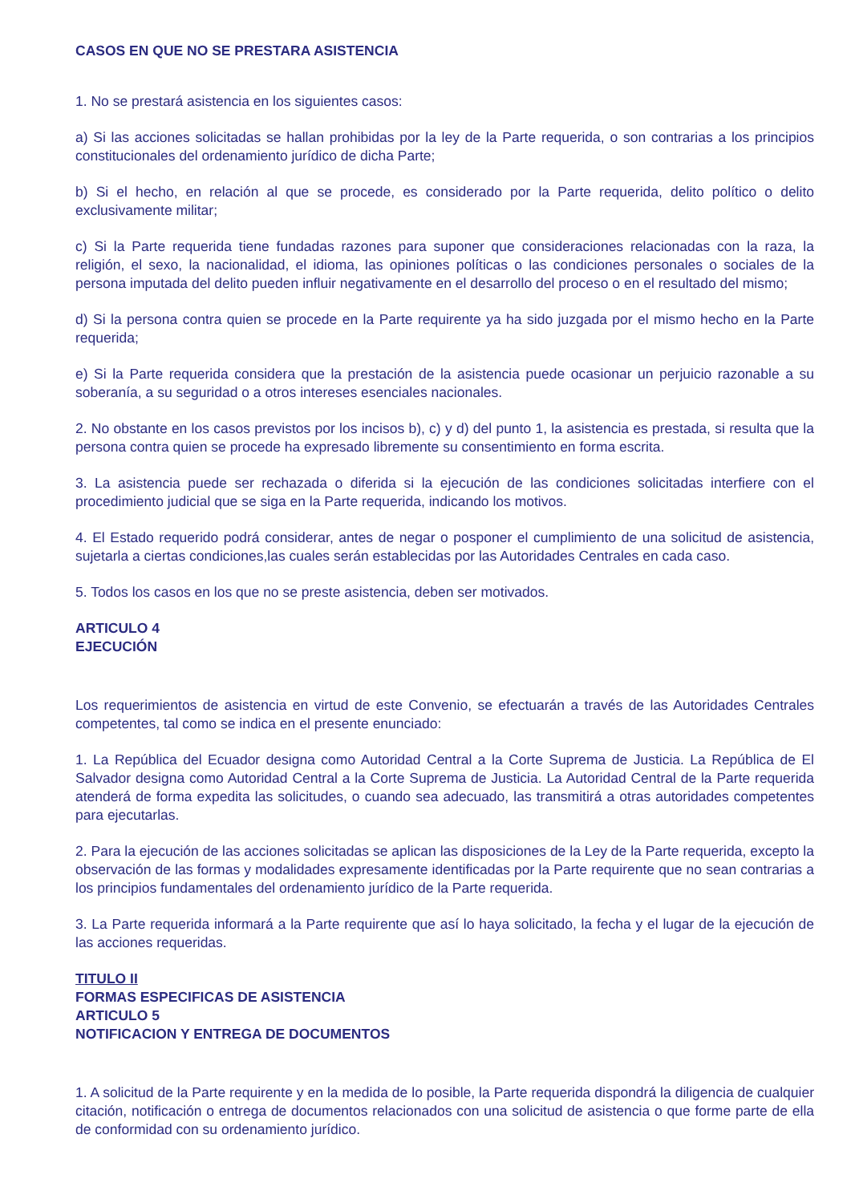CASOS EN QUE NO SE PRESTARA ASISTENCIA
1. No se prestará asistencia en los siguientes casos:
a) Si las acciones solicitadas se hallan prohibidas por la ley de la Parte requerida, o son contrarias a los principios constitucionales del ordenamiento jurídico de dicha Parte;
b) Si el hecho, en relación al que se procede, es considerado por la Parte requerida, delito político o delito exclusivamente militar;
c) Si la Parte requerida tiene fundadas razones para suponer que consideraciones relacionadas con la raza, la religión, el sexo, la nacionalidad, el idioma, las opiniones políticas o las condiciones personales o sociales de la persona imputada del delito pueden influir negativamente en el desarrollo del proceso o en el resultado del mismo;
d) Si la persona contra quien se procede en la Parte requirente ya ha sido juzgada por el mismo hecho en la Parte requerida;
e) Si la Parte requerida considera que la prestación de la asistencia puede ocasionar un perjuicio razonable a su soberanía, a su seguridad o a otros intereses esenciales nacionales.
2. No obstante en los casos previstos por los incisos b), c) y d) del punto 1, la asistencia es prestada, si resulta que la persona contra quien se procede ha expresado libremente su consentimiento en forma escrita.
3. La asistencia puede ser rechazada o diferida si la ejecución de las condiciones solicitadas interfiere con el procedimiento judicial que se siga en la Parte requerida, indicando los motivos.
4. El Estado requerido podrá considerar, antes de negar o posponer el cumplimiento de una solicitud de asistencia, sujetarla a ciertas condiciones,las cuales serán establecidas por las Autoridades Centrales en cada caso.
5. Todos los casos en los que no se preste asistencia, deben ser motivados.
ARTICULO 4
EJECUCIÓN
Los requerimientos de asistencia en virtud de este Convenio, se efectuarán a través de las Autoridades Centrales competentes, tal como se indica en el presente enunciado:
1. La República del Ecuador designa como Autoridad Central a la Corte Suprema de Justicia. La República de El Salvador designa como Autoridad Central a la Corte Suprema de Justicia. La Autoridad Central de la Parte requerida atenderá de forma expedita las solicitudes, o cuando sea adecuado, las transmitirá a otras autoridades competentes para ejecutarlas.
2. Para la ejecución de las acciones solicitadas se aplican las disposiciones de la Ley de la Parte requerida, excepto la observación de las formas y modalidades expresamente identificadas por la Parte requirente que no sean contrarias a los principios fundamentales del ordenamiento jurídico de la Parte requerida.
3. La Parte requerida informará a la Parte requirente que así lo haya solicitado, la fecha y el lugar de la ejecución de las acciones requeridas.
TITULO II
FORMAS ESPECIFICAS DE ASISTENCIA
ARTICULO 5
NOTIFICACION Y ENTREGA DE DOCUMENTOS
1. A solicitud de la Parte requirente y en la medida de lo posible, la Parte requerida dispondrá la diligencia de cualquier citación, notificación o entrega de documentos relacionados con una solicitud de asistencia o que forme parte de ella de conformidad con su ordenamiento jurídico.